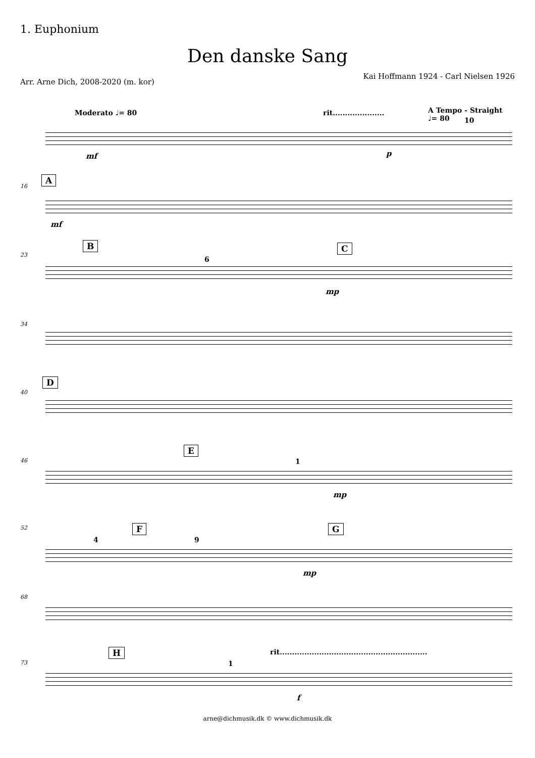1. Euphonium
Den danske Sang
Kai Hoffmann 1924 - Carl Nielsen 1926
Arr. Arne Dich, 2008-2020 (m. kor)
Moderato ♩= 80 rit..................... A Tempo - Straight ♩= 80
10
mf p
A
16
mf
23
B
6
C
mp
34
D
40
46
E
1
mp
52
4
F
9
G
mp
68
73
H rit............................................................
1
f
arne@dichmusik.dk © www.dichmusik.dk